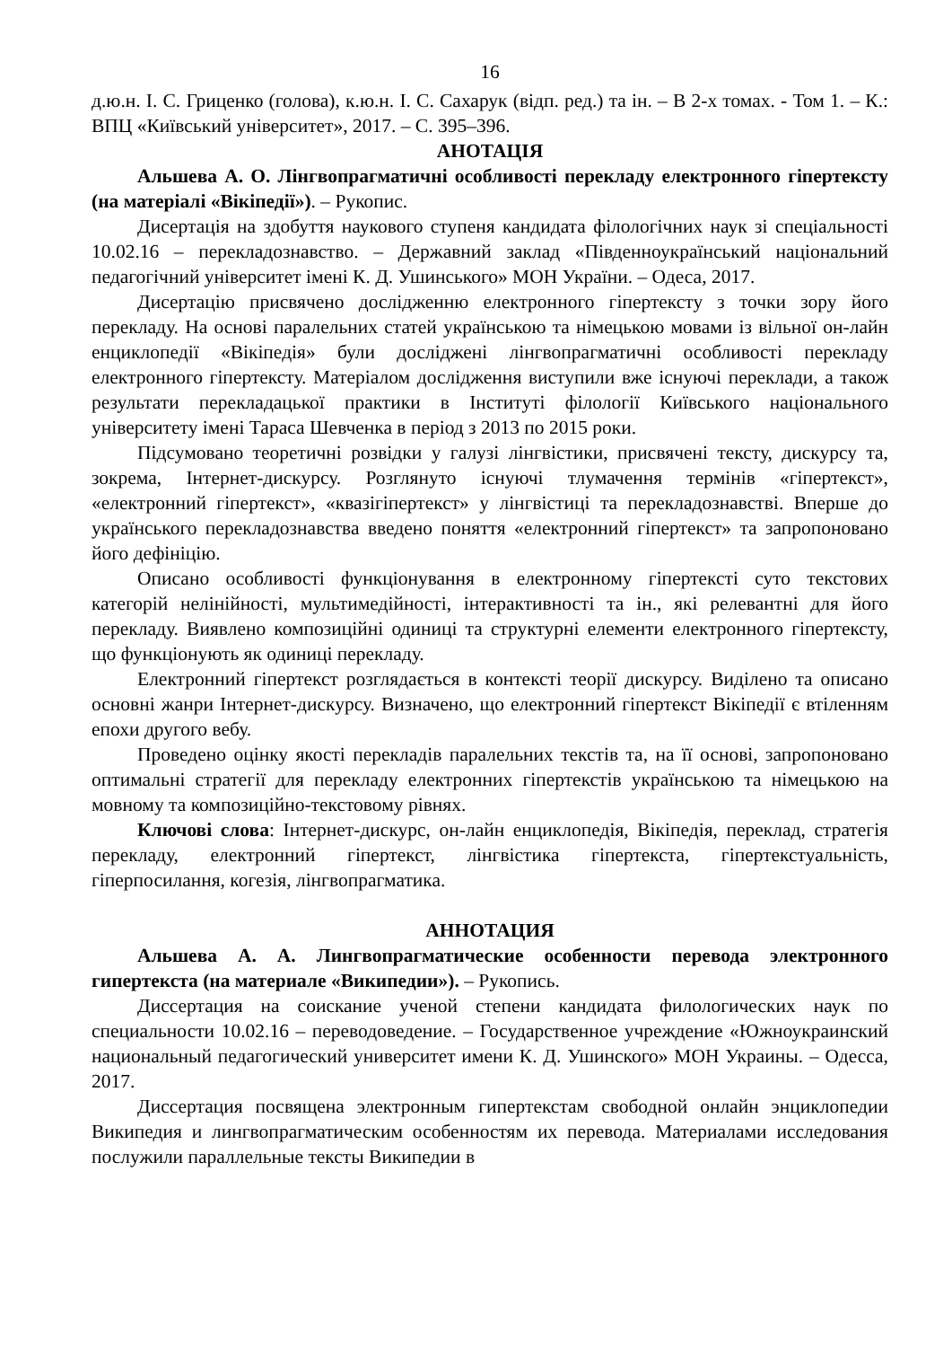16
д.ю.н. І. С. Гриценко (голова), к.ю.н. І. С. Сахарук (відп. ред.) та ін. – В 2-х томах. - Том 1. – К.: ВПЦ «Київський університет», 2017. – С. 395–396.
АНОТАЦІЯ
Альшева А. О. Лінгвопрагматичні особливості перекладу електронного гіпертексту (на матеріалі «Вікіпедії»). – Рукопис.
Дисертація на здобуття наукового ступеня кандидата філологічних наук зі спеціальності 10.02.16 – перекладознавство. – Державний заклад «Південноукраїнський національний педагогічний університет імені К. Д. Ушинського» МОН України. – Одеса, 2017.
Дисертацію присвячено дослідженню електронного гіпертексту з точки зору його перекладу. На основі паралельних статей українською та німецькою мовами із вільної он-лайн енциклопедії «Вікіпедія» були досліджені лінгвопрагматичні особливості перекладу електронного гіпертексту. Матеріалом дослідження виступили вже існуючі переклади, а також результати перекладацької практики в Інституті філології Київського національного університету імені Тараса Шевченка в період з 2013 по 2015 роки.
Підсумовано теоретичні розвідки у галузі лінгвістики, присвячені тексту, дискурсу та, зокрема, Інтернет-дискурсу. Розглянуто існуючі тлумачення термінів «гіпертекст», «електронний гіпертекст», «квазігіпертекст» у лінгвістиці та перекладознавстві. Вперше до українського перекладознавства введено поняття «електронний гіпертекст» та запропоновано його дефініцію.
Описано особливості функціонування в електронному гіпертексті суто текстових категорій нелінійності, мультимедійності, інтерактивності та ін., які релевантні для його перекладу. Виявлено композиційні одиниці та структурні елементи електронного гіпертексту, що функціонують як одиниці перекладу.
Електронний гіпертекст розглядається в контексті теорії дискурсу. Виділено та описано основні жанри Інтернет-дискурсу. Визначено, що електронний гіпертекст Вікіпедії є втіленням епохи другого вебу.
Проведено оцінку якості перекладів паралельних текстів та, на її основі, запропоновано оптимальні стратегії для перекладу електронних гіпертекстів українською та німецькою на мовному та композиційно-текстовому рівнях.
Ключові слова: Інтернет-дискурс, он-лайн енциклопедія, Вікіпедія, переклад, стратегія перекладу, електронний гіпертекст, лінгвістика гіпертекста, гіпертекстуальність, гіперпосилання, когезія, лінгвопрагматика.
АННОТАЦИЯ
Альшева А. А. Лингвопрагматические особенности перевода электронного гипертекста (на материале «Википедии»). – Рукопись.
Диссертация на соискание ученой степени кандидата филологических наук по специальности 10.02.16 – переводоведение. – Государственное учреждение «Южноукраинский национальный педагогический университет имени К. Д. Ушинского» МОН Украины. – Одесса, 2017.
Диссертация посвящена электронным гипертекстам свободной онлайн энциклопедии Википедия и лингвопрагматическим особенностям их перевода. Материалами исследования послужили параллельные тексты Википедии в